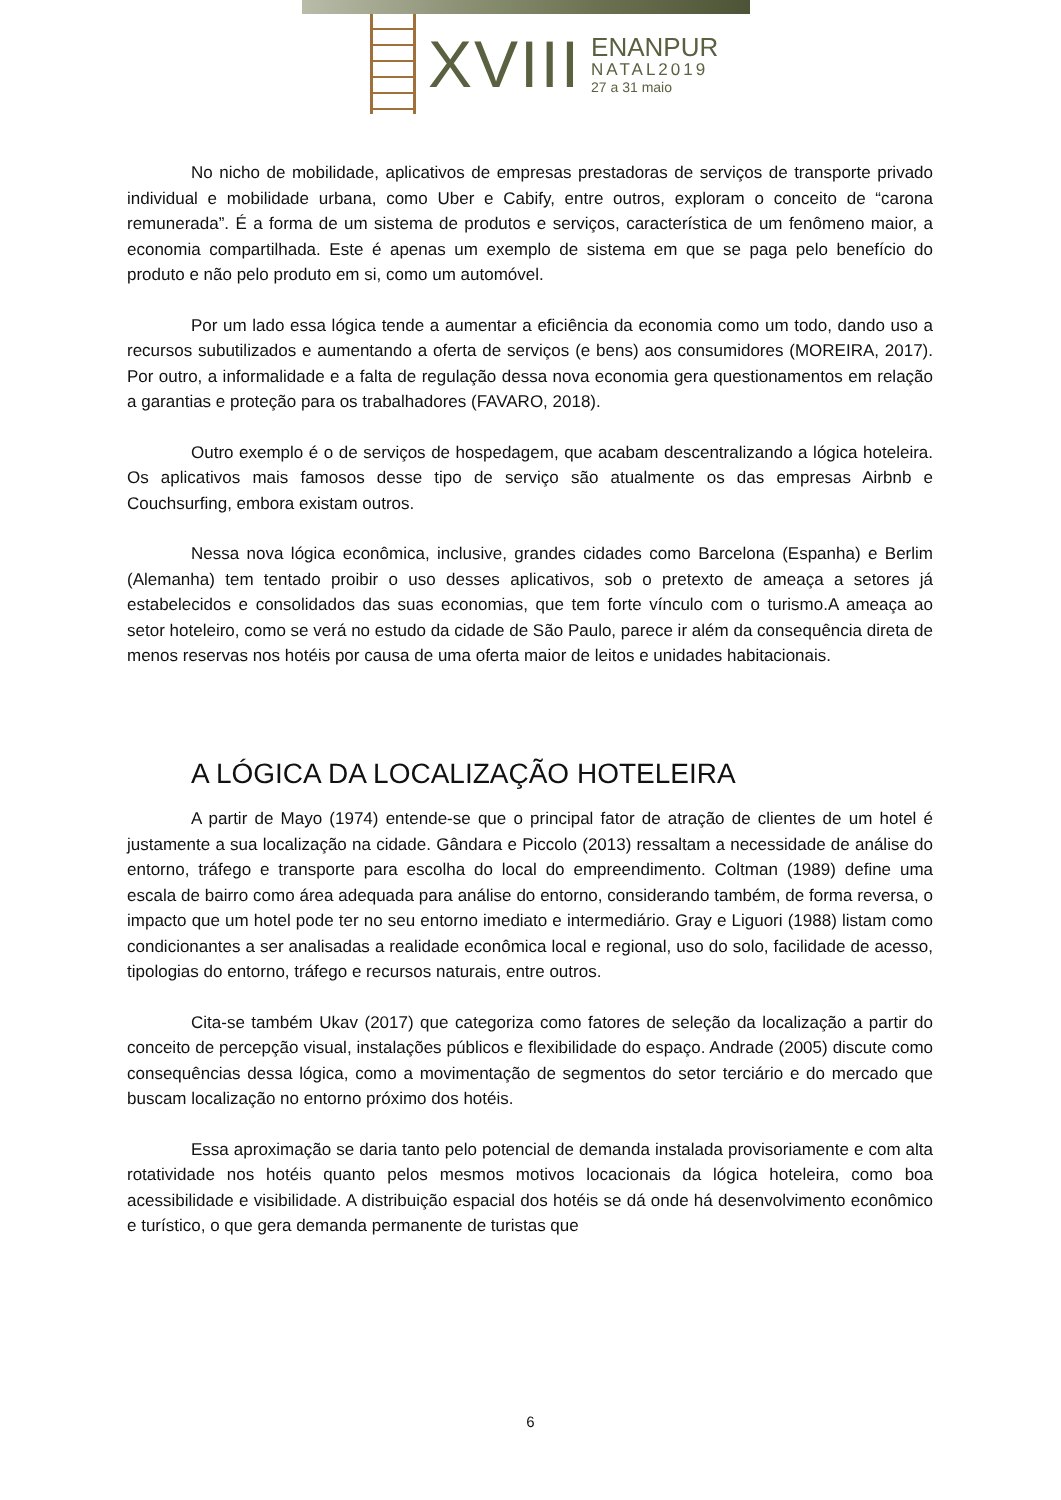XVIII
ENANPUR
NATAL2019
27 a 31 maio
No nicho de mobilidade, aplicativos de empresas prestadoras de serviços de transporte privado individual e mobilidade urbana, como Uber e Cabify, entre outros, exploram o conceito de “carona remunerada”. É a forma de um sistema de produtos e serviços, característica de um fenômeno maior, a economia compartilhada. Este é apenas um exemplo de sistema em que se paga pelo benefício do produto e não pelo produto em si, como um automóvel.
Por um lado essa lógica tende a aumentar a eficiência da economia como um todo, dando uso a recursos subutilizados e aumentando a oferta de serviços (e bens) aos consumidores (MOREIRA, 2017). Por outro, a informalidade e a falta de regulação dessa nova economia gera questionamentos em relação a garantias e proteção para os trabalhadores (FAVARO, 2018).
Outro exemplo é o de serviços de hospedagem, que acabam descentralizando a lógica hoteleira. Os aplicativos mais famosos desse tipo de serviço são atualmente os das empresas Airbnb e Couchsurfing, embora existam outros.
Nessa nova lógica econômica, inclusive, grandes cidades como Barcelona (Espanha) e Berlim (Alemanha) tem tentado proibir o uso desses aplicativos, sob o pretexto de ameaça a setores já estabelecidos e consolidados das suas economias, que tem forte vínculo com o turismo.A ameaça ao setor hoteleiro, como se verá no estudo da cidade de São Paulo, parece ir além da consequência direta de menos reservas nos hotéis por causa de uma oferta maior de leitos e unidades habitacionais.
A LÓGICA DA LOCALIZAÇÃO HOTELEIRA
A partir de Mayo (1974) entende-se que o principal fator de atração de clientes de um hotel é justamente a sua localização na cidade. Gândara e Piccolo (2013) ressaltam a necessidade de análise do entorno, tráfego e transporte para escolha do local do empreendimento. Coltman (1989) define uma escala de bairro como área adequada para análise do entorno, considerando também, de forma reversa, o impacto que um hotel pode ter no seu entorno imediato e intermediário. Gray e Liguori (1988) listam como condicionantes a ser analisadas a realidade econômica local e regional, uso do solo, facilidade de acesso, tipologias do entorno, tráfego e recursos naturais, entre outros.
Cita-se também Ukav (2017) que categoriza como fatores de seleção da localização a partir do conceito de percepção visual, instalações públicos e flexibilidade do espaço. Andrade (2005) discute como consequências dessa lógica, como a movimentação de segmentos do setor terciário e do mercado que buscam localização no entorno próximo dos hotéis.
Essa aproximação se daria tanto pelo potencial de demanda instalada provisoriamente e com alta rotatividade nos hotéis quanto pelos mesmos motivos locacionais da lógica hoteleira, como boa acessibilidade e visibilidade. A distribuição espacial dos hotéis se dá onde há desenvolvimento econômico e turístico, o que gera demanda permanente de turistas que
6